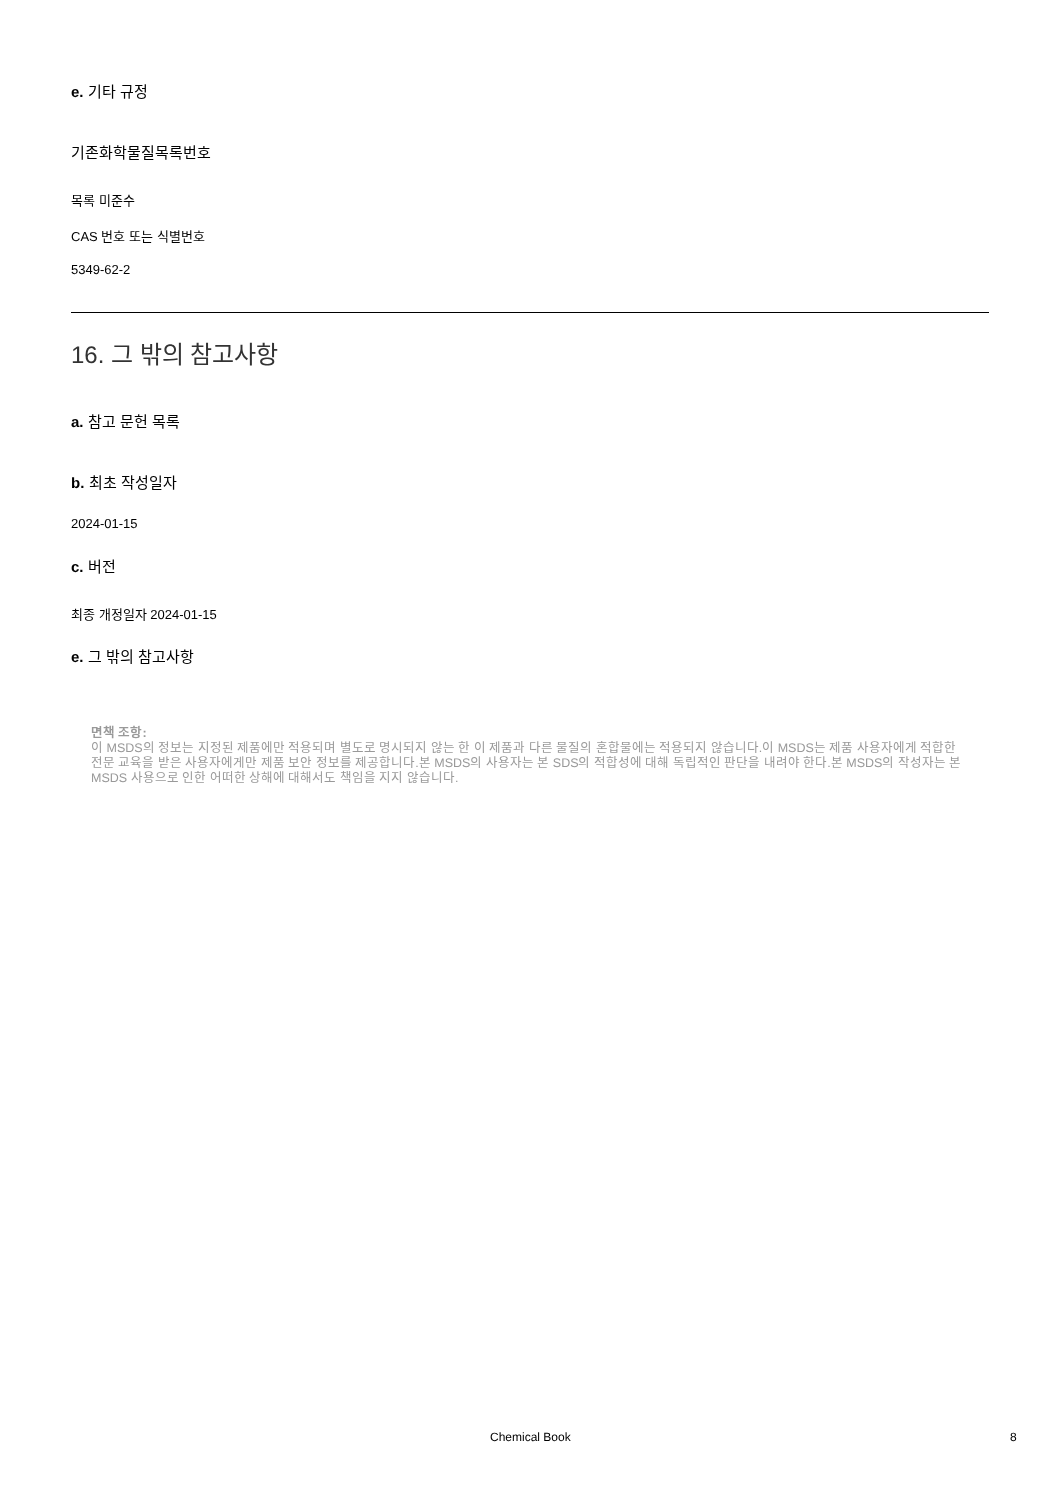e. 기타 규정
기존화학물질목록번호
목록 미준수
CAS 번호 또는 식별번호
5349-62-2
16. 그 밖의 참고사항
a. 참고 문헌 목록
b. 최초 작성일자
2024-01-15
c. 버전
최종 개정일자 2024-01-15
e. 그 밖의 참고사항
면책 조항:
이 MSDS의 정보는 지정된 제품에만 적용되며 별도로 명시되지 않는 한 이 제품과 다른 물질의 혼합물에는 적용되지 않습니다.이 MSDS는 제품 사용자에게 적합한 전문 교육을 받은 사용자에게만 제품 보안 정보를 제공합니다.본 MSDS의 사용자는 본 SDS의 적합성에 대해 독립적인 판단을 내려야 한다.본 MSDS의 작성자는 본 MSDS 사용으로 인한 어떠한 상해에 대해서도 책임을 지지 않습니다.
Chemical Book 8